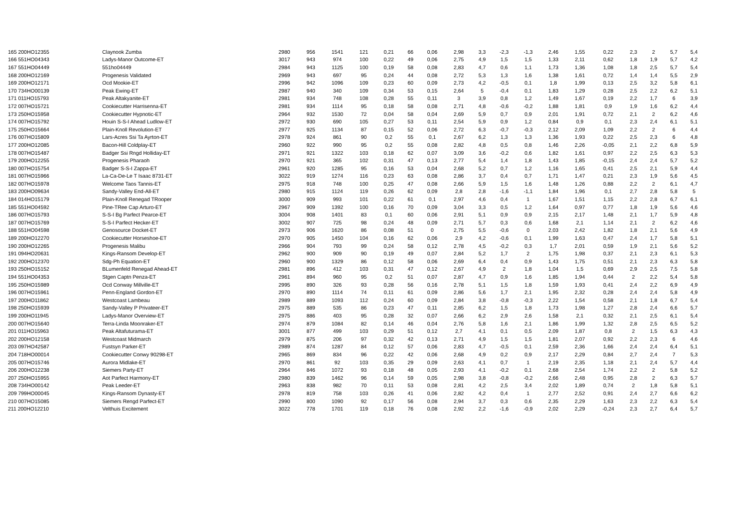| 165 200HO12355 | Claynook Zumba | 2980 | 956 | 1541 | 121 | 0,21 | 66 | 0,06 | 2,98 | 3,3 | -2,3 | -1,3 | 2,46 | 1,55 | 0,22 | 2,3 | 2 | 5,7 | 5,4 |
| 166 551HO04343 | Ladys-Manor Outcome-ET | 3017 | 943 | 974 | 100 | 0,22 | 49 | 0,06 | 2,75 | 4,9 | 1,5 | 1,5 | 1,33 | 2,11 | 0,62 | 1,8 | 1,9 | 5,7 | 4,2 |
| 167 551HO04449 | 551ho04449 | 2984 | 943 | 1125 | 100 | 0,19 | 58 | 0,08 | 2,83 | 4,7 | 0,6 | 1,1 | 1,73 | 1,36 | 1,08 | 1,8 | 2,5 | 5,7 | 5,4 |
| 168 200HO12169 | Progenesis Validated | 2969 | 943 | 697 | 95 | 0,24 | 44 | 0,08 | 2,72 | 5,3 | 1,3 | 1,6 | 1,38 | 1,61 | 0,72 | 1,4 | 1,4 | 5,5 | 2,9 |
| 169 200HO12171 | Ocd Mookie-ET | 2996 | 942 | 1096 | 109 | 0,23 | 60 | 0,09 | 2,73 | 4,2 | -0,5 | 0,1 | 1,8 | 1,99 | 0,13 | 2,5 | 3,2 | 5,8 | 6,1 |
| 170 734HO00139 | Peak Ewing-ET | 2987 | 940 | 340 | 109 | 0,34 | 53 | 0,15 | 2,64 | 5 | -0,4 | 0,1 | 1,83 | 1,29 | 0,28 | 2,5 | 2,2 | 6,2 | 5,1 |
| 171 011HO15793 | Peak Altakyanite-ET | 2981 | 934 | 748 | 108 | 0,28 | 55 | 0,11 | 3 | 3,9 | 0,8 | 1,2 | 1,49 | 1,67 | 0,19 | 2,2 | 1,7 | 6 | 3,9 |
| 172 007HO15721 | Cookiecutter Harrisenna-ET | 2981 | 934 | 1114 | 95 | 0,18 | 58 | 0,08 | 2,71 | 4,8 | -0,6 | -0,2 | 1,88 | 1,81 | 0,9 | 1,9 | 1,6 | 6,2 | 4,4 |
| 173 250HO15958 | Cookiecutter Hypnotic-ET | 2964 | 932 | 1530 | 72 | 0,04 | 58 | 0,04 | 2,69 | 5,9 | 0,7 | 0,9 | 2,01 | 1,91 | 0,72 | 2,1 | 2 | 6,2 | 4,6 |
| 174 007HO15792 | Houin S-S-I Ahead Ludlow-ET | 2972 | 930 | 690 | 105 | 0,27 | 53 | 0,11 | 2,54 | 5,9 | 0,9 | 1,2 | 0,84 | 0,9 | 0,1 | 2,3 | 2,4 | 6,1 | 5,1 |
| 175 250HO15664 | Plain-Knoll Revolution-ET | 2977 | 925 | 1134 | 87 | 0,15 | 52 | 0,06 | 2,72 | 6,3 | -0,7 | -0,3 | 2,12 | 2,09 | 1,09 | 2,2 | 2 | 6 | 4,4 |
| 176 007HO15809 | Lars-Acres Ssi Ta Ayrton-ET | 2978 | 924 | 861 | 90 | 0,2 | 55 | 0,1 | 2,67 | 6,2 | 1,3 | 1,3 | 1,36 | 1,93 | 0,22 | 2,5 | 2,3 | 6 | 4,8 |
| 177 200HO12085 | Bacon-Hill Coldplay-ET | 2960 | 922 | 990 | 95 | 0,2 | 55 | 0,08 | 2,82 | 4,8 | 0,5 | 0,8 | 1,46 | 2,26 | -0,05 | 2,1 | 2,2 | 6,8 | 5,9 |
| 178 007HO15487 | Badger Ssi Rngd Holliday-ET | 2971 | 921 | 1322 | 103 | 0,18 | 62 | 0,07 | 3,09 | 3,6 | -0,2 | 0,6 | 1,82 | 1,61 | 0,97 | 2,2 | 2,5 | 6,3 | 5,3 |
| 179 200HO12255 | Progenesis Pharaoh | 2970 | 921 | 365 | 102 | 0,31 | 47 | 0,13 | 2,77 | 5,4 | 1,4 | 1,8 | 1,43 | 1,85 | -0,15 | 2,4 | 2,4 | 5,7 | 5,2 |
| 180 007HO15754 | Badger S-S-I Zappa-ET | 2961 | 920 | 1285 | 95 | 0,16 | 53 | 0,04 | 2,68 | 5,2 | 0,7 | 1,2 | 1,16 | 1,65 | 0,41 | 2,5 | 2,1 | 5,9 | 4,4 |
| 181 007HO15966 | La-Ca-De-Le T Isaac 8731-ET | 3022 | 919 | 1274 | 116 | 0,23 | 63 | 0,08 | 2,86 | 3,7 | 0,4 | 0,7 | 1,71 | 1,47 | 0,21 | 2,3 | 1,9 | 5,6 | 4,5 |
| 182 007HO15978 | Welcome Taos Tannis-ET | 2975 | 918 | 748 | 100 | 0,25 | 47 | 0,08 | 2,66 | 5,9 | 1,5 | 1,6 | 1,48 | 1,26 | 0,88 | 2,2 | 2 | 6,1 | 4,7 |
| 183 200HO09634 | Sandy-Valley End-All-ET | 2980 | 915 | 1124 | 119 | 0,26 | 62 | 0,09 | 2,8 | 2,8 | -1,6 | -1,1 | 1,84 | 1,96 | 0,1 | 2,7 | 2,8 | 5,8 | 5 |
| 184 014HO15179 | Plain-Knoll Renegad TRooper | 3000 | 909 | 993 | 101 | 0,22 | 61 | 0,1 | 2,97 | 4,6 | 0,4 | 1 | 1,67 | 1,51 | 1,15 | 2,2 | 2,8 | 6,7 | 6,1 |
| 185 551HO04592 | Pine-TRee Cap Arturo-ET | 2967 | 909 | 1392 | 100 | 0,16 | 70 | 0,09 | 3,04 | 3,3 | 0,5 | 1,2 | 1,64 | 0,97 | 0,77 | 1,8 | 1,9 | 5,6 | 4,6 |
| 186 007HO15793 | S-S-I Bg Parfect Pearce-ET | 3004 | 908 | 1401 | 83 | 0,1 | 60 | 0,06 | 2,91 | 5,1 | 0,9 | 0,9 | 2,15 | 2,17 | 1,48 | 2,1 | 1,7 | 5,9 | 4,8 |
| 187 007HO15769 | S-S-I Parfect Hecker-ET | 3002 | 907 | 725 | 98 | 0,24 | 48 | 0,09 | 2,71 | 5,7 | 0,3 | 0,6 | 1,68 | 2,1 | 1,14 | 2,1 | 2 | 6,2 | 4,6 |
| 188 551HO04598 | Genosource Docket-ET | 2973 | 906 | 1620 | 86 | 0,08 | 51 | 0 | 2,75 | 5,5 | -0,6 | 0 | 2,03 | 2,42 | 1,82 | 1,8 | 2,1 | 5,6 | 4,9 |
| 189 200HO12270 | Cookiecutter Horseshoe-ET | 2970 | 905 | 1450 | 104 | 0,16 | 62 | 0,06 | 2,9 | 4,2 | -0,6 | 0,1 | 1,99 | 1,63 | 0,47 | 2,4 | 1,7 | 5,8 | 5,1 |
| 190 200HO12265 | Progenesis Malibu | 2966 | 904 | 793 | 99 | 0,24 | 58 | 0,12 | 2,78 | 4,5 | -0,2 | 0,3 | 1,7 | 2,01 | 0,59 | 1,9 | 2,1 | 5,6 | 5,2 |
| 191 094HO20631 | Kings-Ransom Develop-ET | 2962 | 900 | 909 | 90 | 0,19 | 49 | 0,07 | 2,84 | 5,2 | 1,7 | 2 | 1,75 | 1,98 | 0,37 | 2,1 | 2,3 | 6,1 | 5,3 |
| 192 200HO12370 | Sdg-Ph Equation-ET | 2960 | 900 | 1329 | 86 | 0,12 | 58 | 0,06 | 2,69 | 6,4 | 0,4 | 0,9 | 1,43 | 1,75 | 0,51 | 2,1 | 2,3 | 6,3 | 5,8 |
| 193 250HO15152 | BLumenfeld Renegad Ahead-ET | 2981 | 896 | 412 | 103 | 0,31 | 47 | 0,12 | 2,67 | 4,9 | 2 | 1,8 | 1,04 | 1,5 | 0,69 | 2,9 | 2,5 | 7,5 | 5,8 |
| 194 551HO04353 | Stgen Captn Penza-ET | 2961 | 894 | 960 | 95 | 0,2 | 51 | 0,07 | 2,87 | 4,7 | 0,9 | 1,6 | 1,85 | 1,94 | 0,44 | 2 | 2,2 | 5,4 | 5,8 |
| 195 250HO15989 | Ocd Conway Millville-ET | 2995 | 890 | 326 | 93 | 0,28 | 56 | 0,16 | 2,78 | 5,1 | 1,5 | 1,8 | 1,59 | 1,93 | 0,41 | 2,4 | 2,2 | 6,9 | 4,9 |
| 196 007HO15961 | Penn-England Gordon-ET | 2970 | 890 | 1114 | 74 | 0,11 | 61 | 0,09 | 2,86 | 5,6 | 1,7 | 2,1 | 1,95 | 2,32 | 0,28 | 2,4 | 2,4 | 5,8 | 4,9 |
| 197 200HO11862 | Westcoast Lambeau | 2989 | 889 | 1093 | 112 | 0,24 | 60 | 0,09 | 2,84 | 3,8 | -0,8 | -0,3 | 2,22 | 1,54 | 0,58 | 2,1 | 1,8 | 6,7 | 5,4 |
| 198 250HO15939 | Sandy-Valley P Privateer-ET | 2975 | 889 | 535 | 86 | 0,23 | 47 | 0,11 | 2,85 | 6,2 | 1,5 | 1,8 | 1,73 | 1,98 | 1,27 | 2,8 | 2,4 | 6,6 | 5,7 |
| 199 200HO11945 | Ladys-Manor Overview-ET | 2975 | 886 | 403 | 95 | 0,28 | 32 | 0,07 | 2,66 | 6,2 | 2,9 | 2,6 | 1,58 | 2,1 | 0,32 | 2,1 | 2,5 | 6,1 | 5,4 |
| 200 007HO15640 | Terra-Linda Moonraker-ET | 2974 | 879 | 1084 | 82 | 0,14 | 46 | 0,04 | 2,76 | 5,8 | 1,6 | 2,1 | 1,86 | 1,99 | 1,32 | 2,8 | 2,5 | 6,5 | 5,2 |
| 201 011HO15963 | Peak Altafuturama-ET | 3001 | 877 | 499 | 103 | 0,29 | 51 | 0,12 | 2,7 | 4,1 | 0,1 | 0,5 | 2,09 | 1,87 | 0,8 | 2 | 1,5 | 6,3 | 4,3 |
| 202 200HO12158 | Westcoast Midmarch | 2979 | 875 | 206 | 97 | 0,32 | 42 | 0,13 | 2,71 | 4,9 | 1,5 | 1,5 | 1,81 | 2,07 | 0,92 | 2,2 | 2,3 | 6 | 4,6 |
| 203 097HO42587 | Fustsyn Parker-ET | 2989 | 874 | 1287 | 84 | 0,12 | 57 | 0,06 | 2,83 | 4,7 | -0,5 | 0,1 | 2,59 | 2,36 | 1,66 | 2,4 | 2,4 | 6,4 | 5,1 |
| 204 718HO00014 | Cookiecutter Conwy 90298-ET | 2965 | 869 | 834 | 96 | 0,22 | 42 | 0,06 | 2,68 | 4,9 | 0,2 | 0,9 | 2,17 | 2,29 | 0,84 | 2,7 | 2,4 | 7 | 5,3 |
| 205 007HO15746 | Aurora Midlake-ET | 2970 | 861 | 92 | 103 | 0,35 | 29 | 0,09 | 2,63 | 4,1 | 0,7 | 1 | 2,19 | 2,35 | 1,18 | 2,1 | 2,4 | 5,7 | 4,4 |
| 206 200HO12238 | Siemers Party-ET | 2964 | 846 | 1072 | 93 | 0,18 | 48 | 0,05 | 2,93 | 4,1 | -0,2 | 0,1 | 2,68 | 2,54 | 1,74 | 2,2 | 2 | 5,8 | 5,2 |
| 207 250HO15955 | Aot Parfect Harmony-ET | 2980 | 839 | 1462 | 96 | 0,14 | 59 | 0,05 | 2,98 | 3,8 | -0,8 | -0,2 | 2,66 | 2,48 | 0,95 | 2,8 | 2 | 6,3 | 5,7 |
| 208 734HO00142 | Peak Leeder-ET | 2963 | 838 | 982 | 70 | 0,11 | 53 | 0,08 | 2,81 | 4,2 | 2,5 | 3,4 | 2,02 | 1,89 | 0,74 | 2 | 1,8 | 5,8 | 5,1 |
| 209 799HO00045 | Kings-Ransom Dynasty-ET | 2978 | 819 | 758 | 103 | 0,26 | 41 | 0,06 | 2,82 | 4,2 | 0,4 | 1 | 2,77 | 2,52 | 0,91 | 2,4 | 2,7 | 6,6 | 6,2 |
| 210 007HO15085 | Siemers Rengd Parfect-ET | 2990 | 800 | 1090 | 92 | 0,17 | 56 | 0,08 | 2,94 | 3,7 | 0,3 | 0,6 | 2,35 | 2,29 | 1,63 | 2,3 | 2,2 | 6,3 | 5,4 |
| 211 200HO12210 | Velthuis Excitement | 3022 | 778 | 1701 | 119 | 0,18 | 76 | 0,08 | 2,92 | 2,2 | -1,6 | -0,9 | 2,02 | 2,29 | -0,24 | 2,3 | 2,7 | 6,4 | 5,7 |